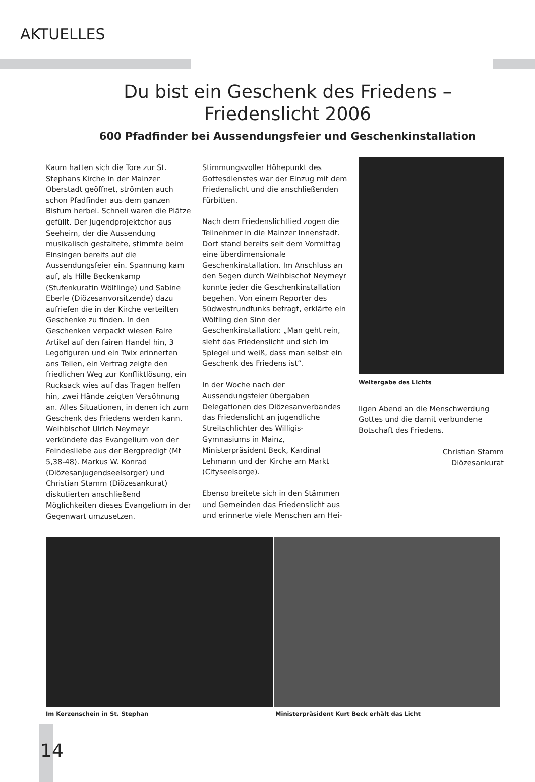AKTUELLES
Du bist ein Geschenk des Friedens –
Friedenslicht 2006
600 Pfadfinder bei Aussendungsfeier und Geschenkinstallation
Kaum hatten sich die Tore zur St. Stephans Kirche in der Mainzer Oberstadt geöffnet, strömten auch schon Pfadfinder aus dem ganzen Bistum herbei. Schnell waren die Plätze gefüllt. Der Jugendprojektchor aus Seeheim, der die Aussendung musikalisch gestaltete, stimmte beim Einsingen bereits auf die Aussendungsfeier ein. Spannung kam auf, als Hille Beckenkamp (Stufenkuratin Wölflinge) und Sabine Eberle (Diözesanvorsitzende) dazu aufriefen die in der Kirche verteilten Geschenke zu finden. In den Geschenken verpackt wiesen Faire Artikel auf den fairen Handel hin, 3 Legofiguren und ein Twix erinnerten ans Teilen, ein Vertrag zeigte den friedlichen Weg zur Konfliktlösung, ein Rucksack wies auf das Tragen helfen hin, zwei Hände zeigten Versöhnung an. Alles Situationen, in denen ich zum Geschenk des Friedens werden kann. Weihbischof Ulrich Neymeyr verkündete das Evangelium von der Feindesliebe aus der Bergpredigt (Mt 5,38-48). Markus W. Konrad (Diözesanjugendseelsorger) und Christian Stamm (Diözesankurat) diskutierten anschließend Möglichkeiten dieses Evangelium in der Gegenwart umzusetzen.
Stimmungsvoller Höhepunkt des Gottesdienstes war der Einzug mit dem Friedenslicht und die anschließenden Fürbitten.
Nach dem Friedenslichtlied zogen die Teilnehmer in die Mainzer Innenstadt. Dort stand bereits seit dem Vormittag eine überdimensionale Geschenkinstallation. Im Anschluss an den Segen durch Weihbischof Neymeyr konnte jeder die Geschenkinstallation begehen. Von einem Reporter des Südwestrundfunks befragt, erklärte ein Wölfling den Sinn der Geschenkinstallation: „Man geht rein, sieht das Friedenslicht und sich im Spiegel und weiß, dass man selbst ein Geschenk des Friedens ist“.
In der Woche nach der Aussendungsfeier übergaben Delegationen des Diözesanverbandes das Friedenslicht an jugendliche Streitschlichter des Willigis-Gymnasiums in Mainz, Ministerpräsident Beck, Kardinal Lehmann und der Kirche am Markt (Cityseelsorge).
Ebenso breitete sich in den Stämmen und Gemeinden das Friedenslicht aus und erinnerte viele Menschen am Hei-
Weitergabe des Lichts
ligen Abend an die Menschwerdung Gottes und die damit verbundene Botschaft des Friedens.
Christian Stamm
Diözesankurat
Im Kerzenschein in St. Stephan Ministerpräsident Kurt Beck erhält das Licht
14